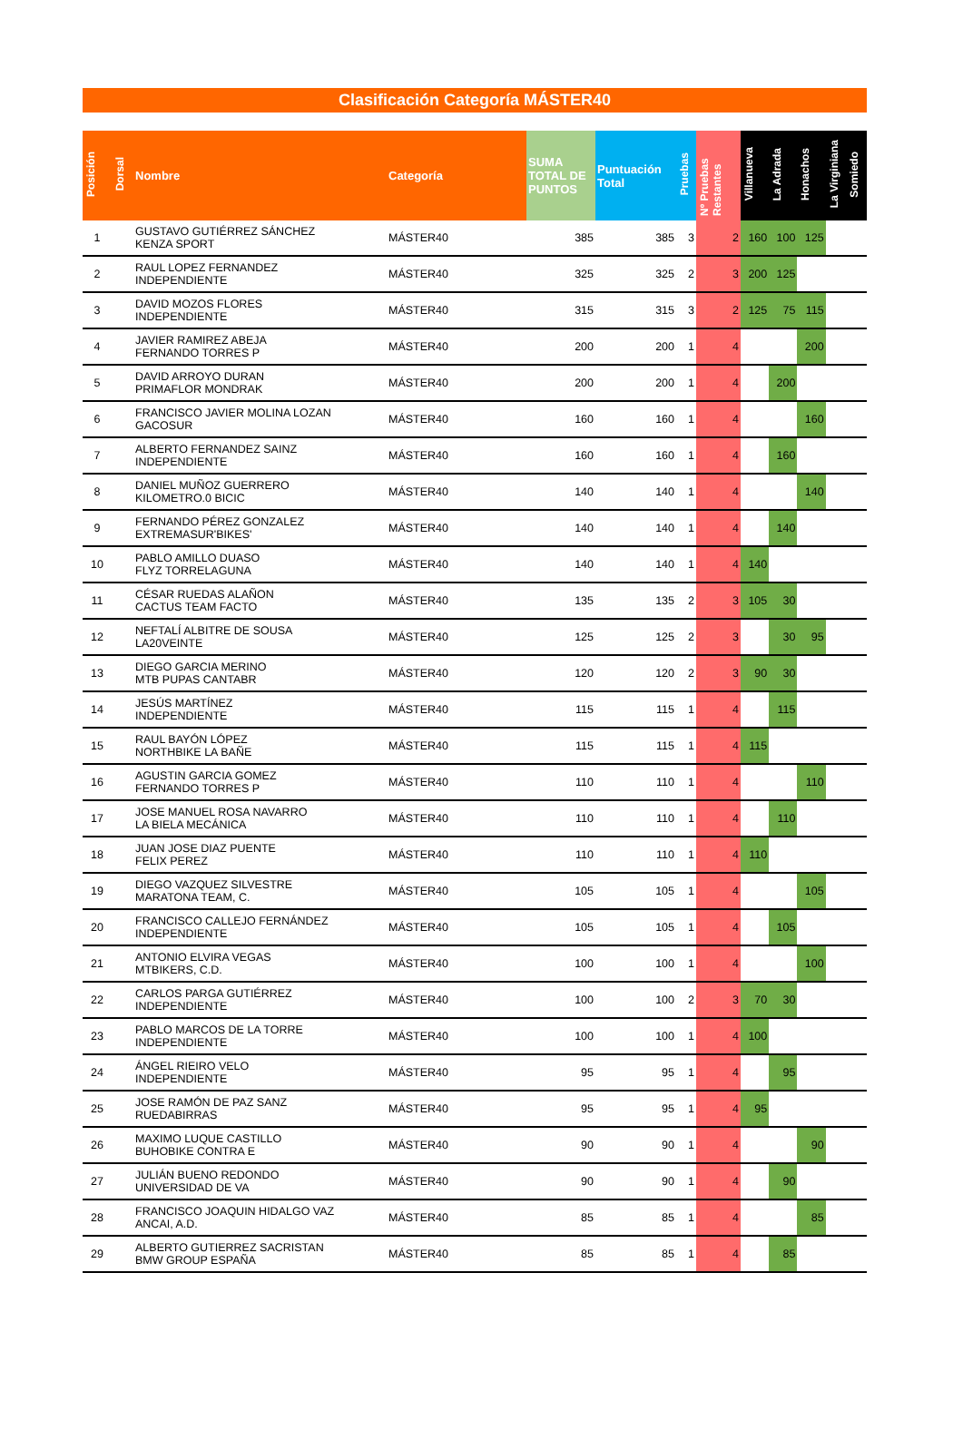Clasificación Categoría MÁSTER40
| Posición | Dorsal | Nombre | Categoría | SUMA TOTAL DE PUNTOS | Puntuación Total | Pruebas | Nº Pruebas Restantes | Villanueva | La Adrada | Honachos | La Virginiana | Somiedo |
| --- | --- | --- | --- | --- | --- | --- | --- | --- | --- | --- | --- | --- |
| 1 | | GUSTAVO GUTIÉRREZ SÁNCHEZ KENZA SPORT | MÁSTER40 | 385 | 385 | 3 | 2 | 160 | 100 | 125 | | |
| 2 | | RAUL LOPEZ FERNANDEZ INDEPENDIENTE | MÁSTER40 | 325 | 325 | 2 | 3 | 200 | 125 | | | |
| 3 | | DAVID MOZOS FLORES INDEPENDIENTE | MÁSTER40 | 315 | 315 | 3 | 2 | 125 | 75 | 115 | | |
| 4 | | JAVIER RAMIREZ ABEJA FERNANDO TORRES P | MÁSTER40 | 200 | 200 | 1 | 4 | | | 200 | | |
| 5 | | DAVID ARROYO DURAN PRIMAFLOR MONDRAK | MÁSTER40 | 200 | 200 | 1 | 4 | | 200 | | | |
| 6 | | FRANCISCO JAVIER MOLINA LOZAN GACOSUR | MÁSTER40 | 160 | 160 | 1 | 4 | | | 160 | | |
| 7 | | ALBERTO FERNANDEZ SAINZ INDEPENDIENTE | MÁSTER40 | 160 | 160 | 1 | 4 | | 160 | | | |
| 8 | | DANIEL MUÑOZ GUERRERO KILOMETRO.0 BICIC | MÁSTER40 | 140 | 140 | 1 | 4 | | | 140 | | |
| 9 | | FERNANDO PÉREZ GONZALEZ EXTREMASUR'BIKES' | MÁSTER40 | 140 | 140 | 1 | 4 | | 140 | | | |
| 10 | | PABLO AMILLO DUASO FLYZ TORRELAGUNA | MÁSTER40 | 140 | 140 | 1 | 4 | 140 | | | | |
| 11 | | CÉSAR RUEDAS ALAÑON CACTUS TEAM FACTO | MÁSTER40 | 135 | 135 | 2 | 3 | 105 | 30 | | | |
| 12 | | NEFTALÍ ALBITRE DE SOUSA LA20VEINTE | MÁSTER40 | 125 | 125 | 2 | 3 | | 30 | 95 | | |
| 13 | | DIEGO GARCIA MERINO MTB PUPAS CANTABR | MÁSTER40 | 120 | 120 | 2 | 3 | 90 | 30 | | | |
| 14 | | JESÚS MARTÍNEZ INDEPENDIENTE | MÁSTER40 | 115 | 115 | 1 | 4 | | 115 | | | |
| 15 | | RAUL BAYÓN LÓPEZ NORTHBIKE LA BAÑE | MÁSTER40 | 115 | 115 | 1 | 4 | 115 | | | | |
| 16 | | AGUSTIN GARCIA GOMEZ FERNANDO TORRES P | MÁSTER40 | 110 | 110 | 1 | 4 | | | 110 | | |
| 17 | | JOSE MANUEL ROSA NAVARRO LA BIELA MECÁNICA | MÁSTER40 | 110 | 110 | 1 | 4 | | 110 | | | |
| 18 | | JUAN JOSE DIAZ PUENTE FELIX PEREZ | MÁSTER40 | 110 | 110 | 1 | 4 | 110 | | | | |
| 19 | | DIEGO VAZQUEZ SILVESTRE MARATONA TEAM, C. | MÁSTER40 | 105 | 105 | 1 | 4 | | | 105 | | |
| 20 | | FRANCISCO CALLEJO FERNÁNDEZ INDEPENDIENTE | MÁSTER40 | 105 | 105 | 1 | 4 | | 105 | | | |
| 21 | | ANTONIO ELVIRA VEGAS MTBIKERS, C.D. | MÁSTER40 | 100 | 100 | 1 | 4 | | | 100 | | |
| 22 | | CARLOS PARGA GUTIÉRREZ INDEPENDIENTE | MÁSTER40 | 100 | 100 | 2 | 3 | 70 | 30 | | | |
| 23 | | PABLO MARCOS DE LA TORRE INDEPENDIENTE | MÁSTER40 | 100 | 100 | 1 | 4 | 100 | | | | |
| 24 | | ÁNGEL RIEIRO VELO INDEPENDIENTE | MÁSTER40 | 95 | 95 | 1 | 4 | | 95 | | | |
| 25 | | JOSE RAMÓN DE PAZ SANZ RUEDABIRRAS | MÁSTER40 | 95 | 95 | 1 | 4 | 95 | | | | |
| 26 | | MAXIMO LUQUE CASTILLO BUHOBIKE CONTRA E | MÁSTER40 | 90 | 90 | 1 | 4 | | | 90 | | |
| 27 | | JULIÁN BUENO REDONDO UNIVERSIDAD DE VA | MÁSTER40 | 90 | 90 | 1 | 4 | | 90 | | | |
| 28 | | FRANCISCO JOAQUIN HIDALGO VAZ ANCAI, A.D. | MÁSTER40 | 85 | 85 | 1 | 4 | | | 85 | | |
| 29 | | ALBERTO GUTIERREZ SACRISTAN BMW GROUP ESPAÑA | MÁSTER40 | 85 | 85 | 1 | 4 | | 85 | | | |